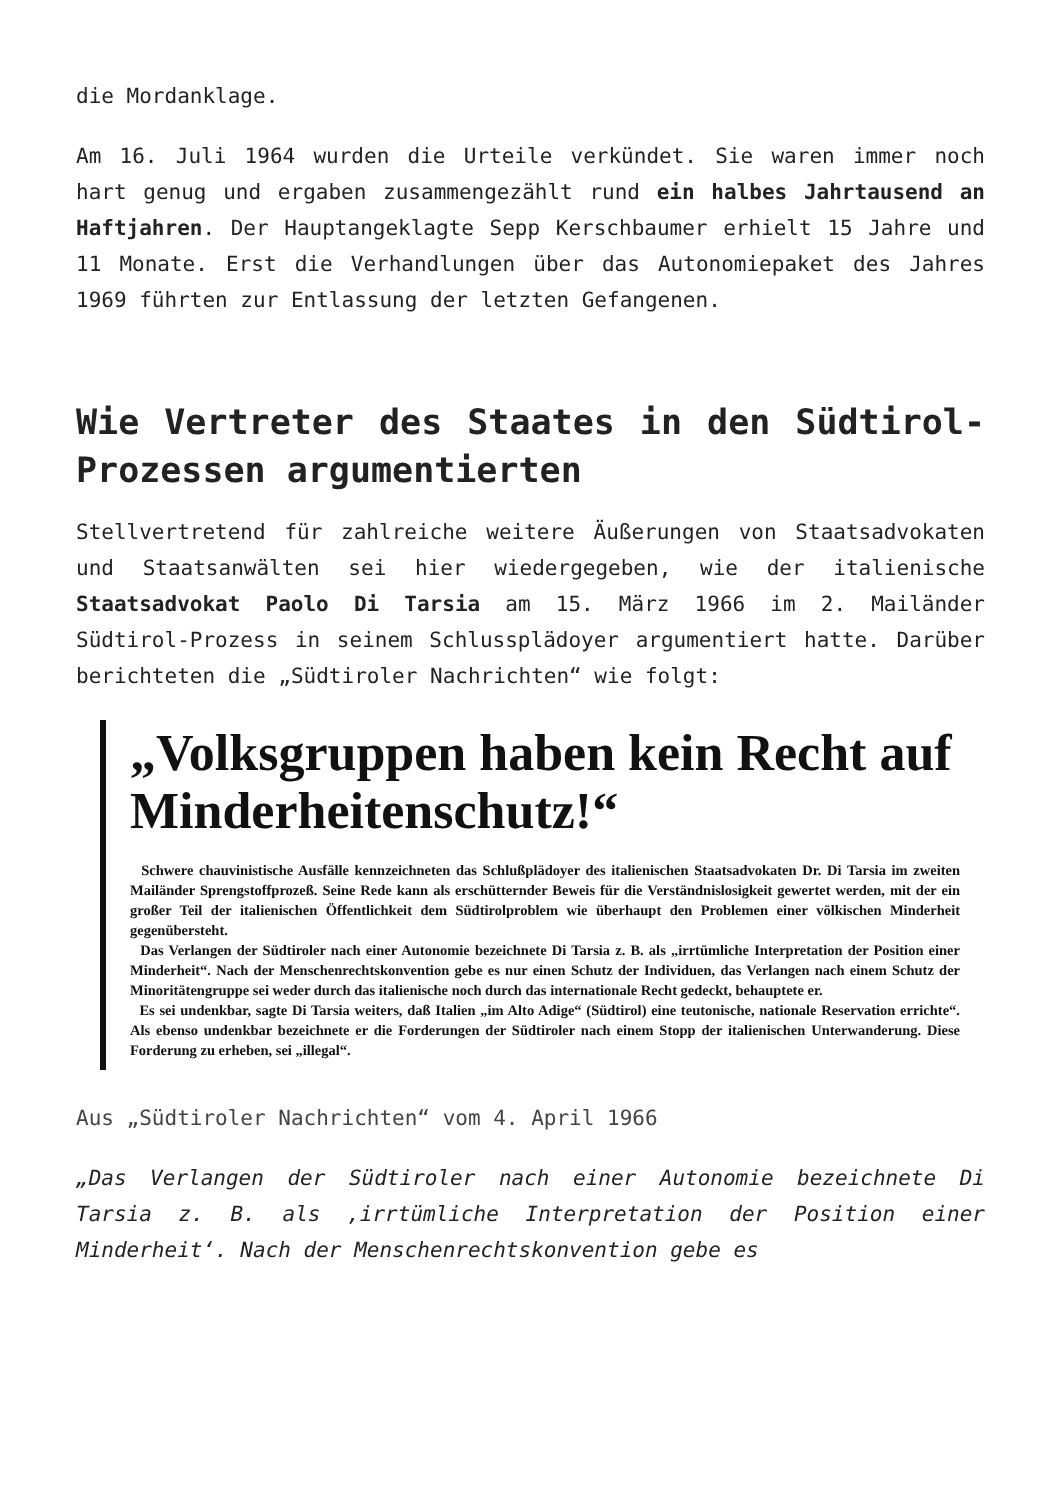die Mordanklage.
Am 16. Juli 1964 wurden die Urteile verkündet. Sie waren immer noch hart genug und ergaben zusammengezählt rund ein halbes Jahrtausend an Haftjahren. Der Hauptangeklagte Sepp Kerschbaumer erhielt 15 Jahre und 11 Monate. Erst die Verhandlungen über das Autonomiepaket des Jahres 1969 führten zur Entlassung der letzten Gefangenen.
Wie Vertreter des Staates in den Südtirol-Prozessen argumentierten
Stellvertretend für zahlreiche weitere Äußerungen von Staatsadvokaten und Staatsanwälten sei hier wiedergegeben, wie der italienische Staatsadvokat Paolo Di Tarsia am 15. März 1966 im 2. Mailänder Südtirol-Prozess in seinem Schlussplädoyer argumentiert hatte. Darüber berichteten die „Südtiroler Nachrichten“ wie folgt:
„Volksgruppen haben kein Recht auf Minderheitenschutz!“
Schwere chauvinistische Ausfälle kennzeichneten das Schlußplädoyer des italienischen Staatsadvokaten Dr. Di Tarsia im zweiten Mailänder Sprengstoffprozeß. Seine Rede kann als erschütternder Beweis für die Verständnislosigkeit gewertet werden, mit der ein großer Teil der italienischen Öffentlichkeit dem Südtirolproblem wie überhaupt den Problemen einer völkischen Minderheit gegenübersteht.
Das Verlangen der Südtiroler nach einer Autonomie bezeichnete Di Tarsia z. B. als „irrtümliche Interpretation der Position einer Minderheit“. Nach der Menschenrechtskonvention gebe es nur einen Schutz der Individuen, das Verlangen nach einem Schutz der Minoritätengruppe sei weder durch das italienische noch durch das internationale Recht gedeckt, behauptete er.
Es sei undenkbar, sagte Di Tarsia weiters, daß Italien „im Alto Adige“ (Südtirol) eine teutonische, nationale Reservation errichte“. Als ebenso undenkbar bezeichnete er die Forderungen der Südtiroler nach einem Stopp der italienischen Unterwanderung. Diese Forderung zu erheben, sei „illegal“.
Aus „Südtiroler Nachrichten“ vom 4. April 1966
„Das Verlangen der Südtiroler nach einer Autonomie bezeichnete Di Tarsia z. B. als ‚irrtümliche Interpretation der Position einer Minderheit‘. Nach der Menschenrechtskonvention gebe es